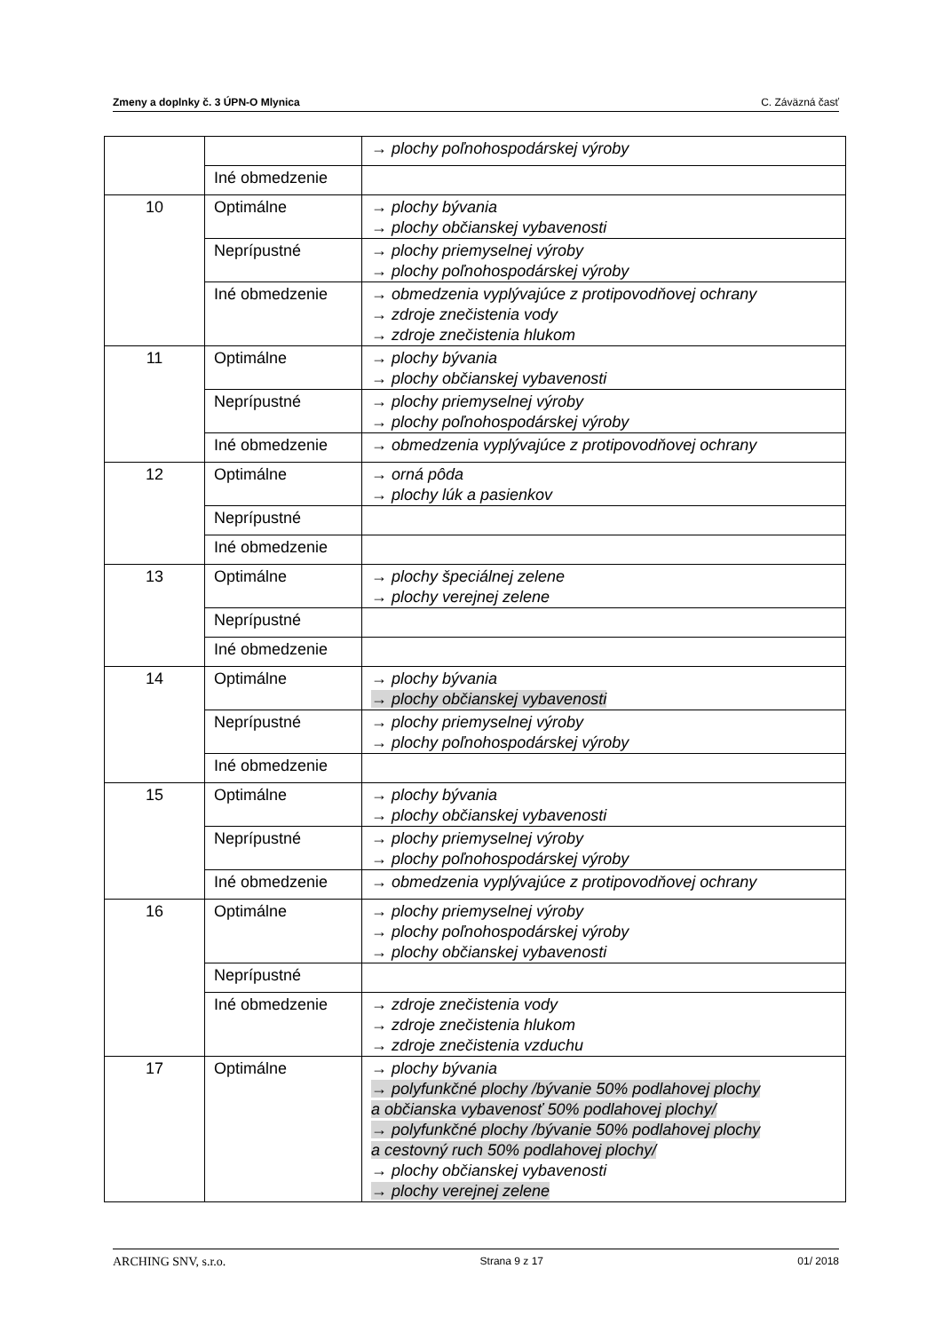Zmeny a doplnky č. 3 ÚPN-O Mlynica C. Záväzná časť
| | | → plochy poľnohospodárskej výroby |
| | Iné obmedzenie | |
| 10 | Optimálne | → plochy bývania → plochy občianskej vybavenosti |
| | Neprípustné | → plochy priemyselnej výroby → plochy poľnohospodárskej výroby |
| | Iné obmedzenie | → obmedzenia vyplývajúce z protipovodňovej ochrany → zdroje znečistenia vody → zdroje znečistenia hlukom |
| 11 | Optimálne | → plochy bývania → plochy občianskej vybavenosti |
| | Neprípustné | → plochy priemyselnej výroby → plochy poľnohospodárskej výroby |
| | Iné obmedzenie | → obmedzenia vyplývajúce z protipovodňovej ochrany |
| 12 | Optimálne | → orná pôda → plochy lúk a pasienkov |
| | Neprípustné | |
| | Iné obmedzenie | |
| 13 | Optimálne | → plochy špeciálnej zelene → plochy verejnej zelene |
| | Neprípustné | |
| | Iné obmedzenie | |
| 14 | Optimálne | → plochy bývania → plochy občianskej vybavenosti |
| | Neprípustné | → plochy priemyselnej výroby → plochy poľnohospodárskej výroby |
| | Iné obmedzenie | |
| 15 | Optimálne | → plochy bývania → plochy občianskej vybavenosti |
| | Neprípustné | → plochy priemyselnej výroby → plochy poľnohospodárskej výroby |
| | Iné obmedzenie | → obmedzenia vyplývajúce z protipovodňovej ochrany |
| 16 | Optimálne | → plochy priemyselnej výroby → plochy poľnohospodárskej výroby → plochy občianskej vybavenosti |
| | Neprípustné | |
| | Iné obmedzenie | → zdroje znečistenia vody → zdroje znečistenia hlukom → zdroje znečistenia vzduchu |
| 17 | Optimálne | → plochy bývania → polyfunkčné plochy /bývanie 50% podlahovej plochy a občianska vybavenosť 50% podlahovej plochy/ → polyfunkčné plochy /bývanie 50% podlahovej plochy a cestovný ruch 50% podlahovej plochy/ → plochy občianskej vybavenosti → plochy verejnej zelene |
ARCHING SNV, s.r.o. Strana 9 z 17 01/ 2018